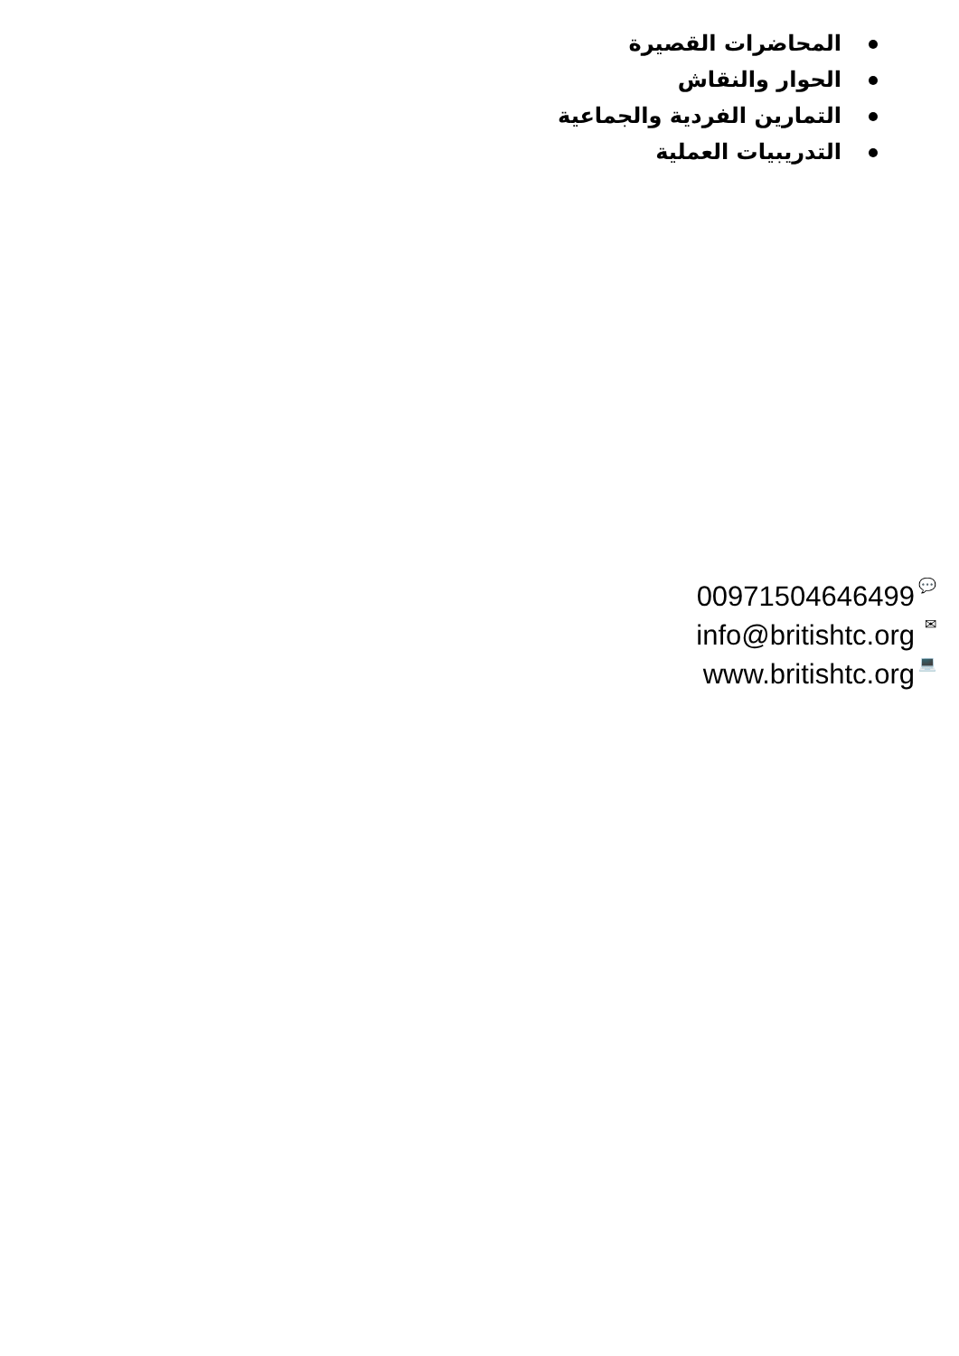المحاضرات القصيرة
الحوار والنقاش
التمارين الفردية والجماعية
التدريبيات العملية
00971504646499 💬
info@britishtc.org ✉
www.britishtc.org 💻